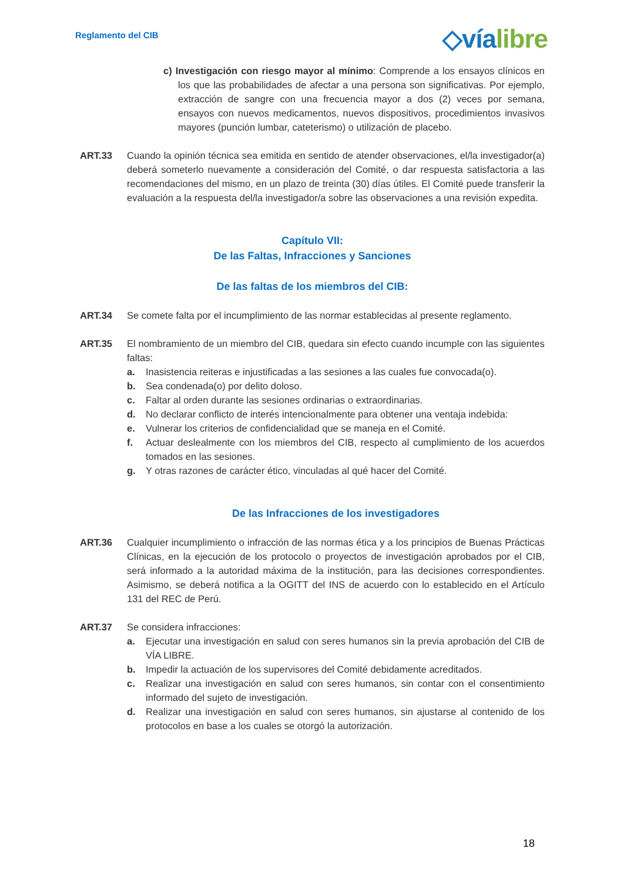Reglamento del CIB
◇víalibre
c) Investigación con riesgo mayor al mínimo: Comprende a los ensayos clínicos en los que las probabilidades de afectar a una persona son significativas. Por ejemplo, extracción de sangre con una frecuencia mayor a dos (2) veces por semana, ensayos con nuevos medicamentos, nuevos dispositivos, procedimientos invasivos mayores (punción lumbar, cateterismo) o utilización de placebo.
ART.33 Cuando la opinión técnica sea emitida en sentido de atender observaciones, el/la investigador(a) deberá someterlo nuevamente a consideración del Comité, o dar respuesta satisfactoria a las recomendaciones del mismo, en un plazo de treinta (30) días útiles. El Comité puede transferir la evaluación a la respuesta del/la investigador/a sobre las observaciones a una revisión expedita.
Capítulo VII:
De las Faltas, Infracciones y Sanciones
De las faltas de los miembros del CIB:
ART.34 Se comete falta por el incumplimiento de las normar establecidas al presente reglamento.
ART.35 El nombramiento de un miembro del CIB, quedara sin efecto cuando incumple con las siguientes faltas:
a. Inasistencia reiteras e injustificadas a las sesiones a las cuales fue convocada(o).
b. Sea condenada(o) por delito doloso.
c. Faltar al orden durante las sesiones ordinarias o extraordinarias.
d. No declarar conflicto de interés intencionalmente para obtener una ventaja indebida:
e. Vulnerar los criterios de confidencialidad que se maneja en el Comité.
f. Actuar deslealmente con los miembros del CIB, respecto al cumplimiento de los acuerdos tomados en las sesiones.
g. Y otras razones de carácter ético, vinculadas al qué hacer del Comité.
De las Infracciones de los investigadores
ART.36 Cualquier incumplimiento o infracción de las normas ética y a los principios de Buenas Prácticas Clínicas, en la ejecución de los protocolo o proyectos de investigación aprobados por el CIB, será informado a la autoridad máxima de la institución, para las decisiones correspondientes. Asimismo, se deberá notifica a la OGITT del INS de acuerdo con lo establecido en el Artículo 131 del REC de Perú.
ART.37 Se considera infracciones:
a. Ejecutar una investigación en salud con seres humanos sin la previa aprobación del CIB de VÍA LIBRE.
b. Impedir la actuación de los supervisores del Comité debidamente acreditados.
c. Realizar una investigación en salud con seres humanos, sin contar con el consentimiento informado del sujeto de investigación.
d. Realizar una investigación en salud con seres humanos, sin ajustarse al contenido de los protocolos en base a los cuales se otorgó la autorización.
18